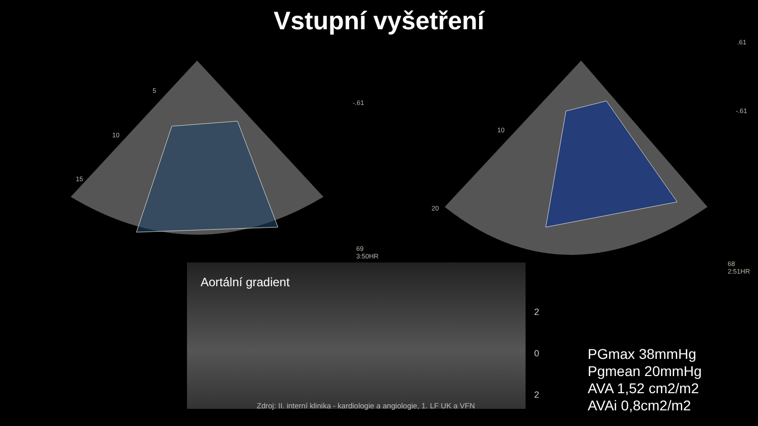Vstupní vyšetření
5
10
15
-.61
69
3:50HR
10
20
.61
-.61
68
2:51HR
Aortální gradient
2
0
2
Zdroj: II. interní klinika - kardiologie a angiologie, 1. LF UK a VFN
PGmax 38mmHg
Pgmean 20mmHg
AVA 1,52 cm2/m2
AVAi 0,8cm2/m2